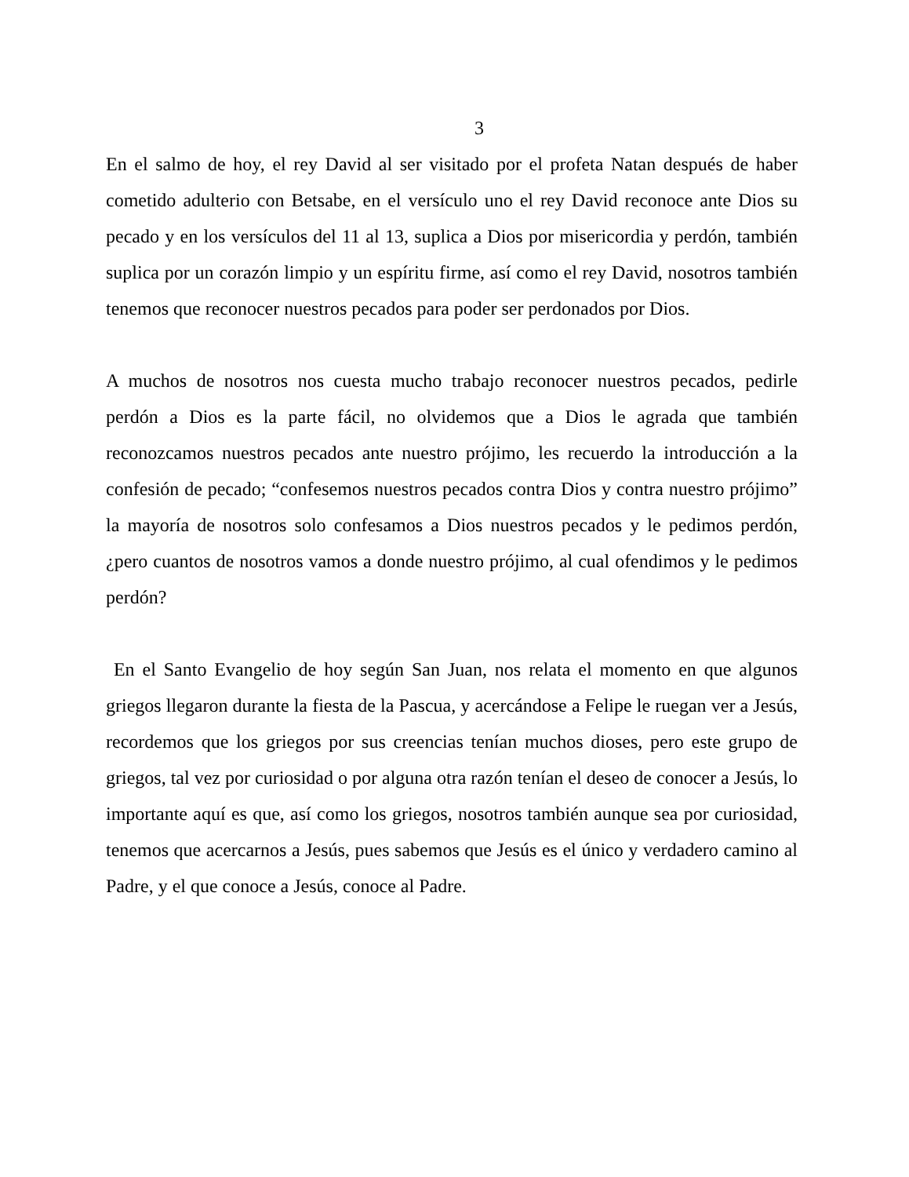3
En el salmo de hoy, el rey David al ser visitado por el profeta Natan después de haber cometido adulterio con Betsabe, en el versículo uno el rey David reconoce ante Dios su pecado y en los versículos del 11 al 13, suplica a Dios por misericordia y perdón, también suplica por un corazón limpio y un espíritu firme, así como el rey David, nosotros también tenemos que reconocer nuestros pecados para poder ser perdonados por Dios.
A muchos de nosotros nos cuesta mucho trabajo reconocer nuestros pecados, pedirle perdón a Dios es la parte fácil, no olvidemos que a Dios le agrada que también reconozcamos nuestros pecados ante nuestro prójimo, les recuerdo la introducción a la confesión de pecado; “confesemos nuestros pecados contra Dios y contra nuestro prójimo” la mayoría de nosotros solo confesamos a Dios nuestros pecados y le pedimos perdón, ¿pero cuantos de nosotros vamos a donde nuestro prójimo, al cual ofendimos y le pedimos perdón?
En el Santo Evangelio de hoy según San Juan, nos relata el momento en que algunos griegos llegaron durante la fiesta de la Pascua, y acercándose a Felipe le ruegan ver a Jesús, recordemos que los griegos por sus creencias tenían muchos dioses, pero este grupo de griegos, tal vez por curiosidad o por alguna otra razón tenían el deseo de conocer a Jesús, lo importante aquí es que, así como los griegos, nosotros también aunque sea por curiosidad, tenemos que acercarnos a Jesús, pues sabemos que Jesús es el único y verdadero camino al Padre, y el que conoce a Jesús, conoce al Padre.